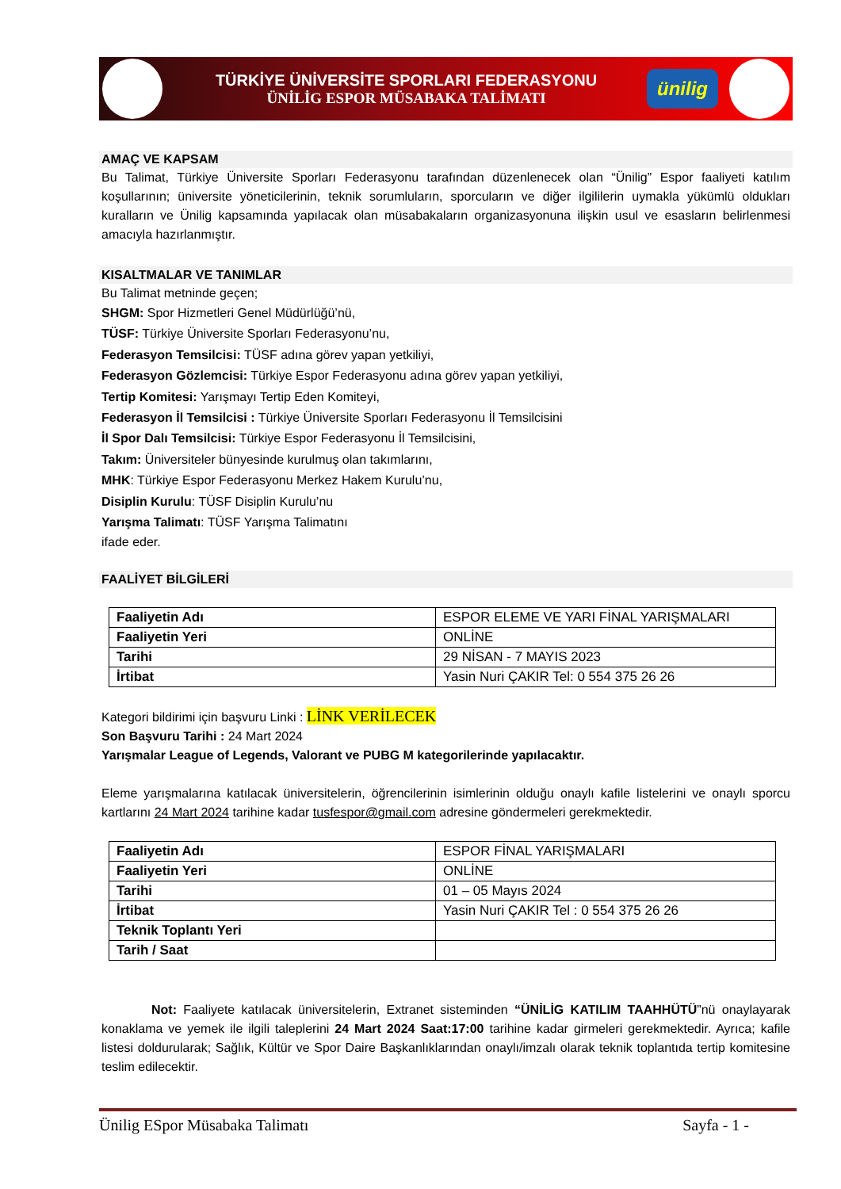TÜRKİYE ÜNİVERSİTE SPORLARI FEDERASYONU
ÜNİLİG ESPOR MÜSABAKA TALİMATI
ünilig
AMAÇ VE KAPSAM
Bu Talimat, Türkiye Üniversite Sporları Federasyonu tarafından düzenlenecek olan “Ünilig” Espor faaliyeti katılım koşullarının; üniversite yöneticilerinin, teknik sorumluların, sporcuların ve diğer ilgililerin uymakla yükümlü oldukları kuralların ve Ünilig kapsamında yapılacak olan müsabakaların organizasyonuna ilişkin usul ve esasların belirlenmesi amacıyla hazırlanmıştır.
KISALTMALAR VE TANIMLAR
Bu Talimat metninde geçen;
SHGM: Spor Hizmetleri Genel Müdürlüğü’nü,
TÜSF: Türkiye Üniversite Sporları Federasyonu’nu,
Federasyon Temsilcisi: TÜSF adına görev yapan yetkiliyi,
Federasyon Gözlemcisi: Türkiye Espor Federasyonu adına görev yapan yetkiliyi,
Tertip Komitesi: Yarışmayı Tertip Eden Komiteyi,
Federasyon İl Temsilcisi : Türkiye Üniversite Sporları Federasyonu İl Temsilcisini
İl Spor Dalı Temsilcisi: Türkiye Espor Federasyonu İl Temsilcisini,
Takım: Üniversiteler bünyesinde kurulmuş olan takımlarını,
MHK: Türkiye Espor Federasyonu Merkez Hakem Kurulu’nu,
Disiplin Kurulu: TÜSF Disiplin Kurulu’nu
Yarışma Talimatı: TÜSF Yarışma Talimatını
ifade eder.
FAALİYET BİLGİLERİ
| Faaliyetin Adı | ESPOR ELEME VE YARI FİNAL YARIŞMALARI |
| Faaliyetin Yeri | ONLİNE |
| Tarihi | 29 NİSAN - 7 MAYIS 2023 |
| İrtibat | Yasin Nuri ÇAKIR Tel: 0 554 375 26 26 |
Kategori bildirimi için başvuru Linki : LİNK VERİLECEK
Son Başvuru Tarihi : 24 Mart 2024
Yarışmalar League of Legends, Valorant ve PUBG M kategorilerinde yapılacaktır.
Eleme yarışmalarına katılacak üniversitelerin, öğrencilerinin isimlerinin olduğu onaylı kafile listelerini ve onaylı sporcu kartlarını 24 Mart 2024 tarihine kadar tusfespor@gmail.com adresine göndermeleri gerekmektedir.
| Faaliyetin Adı | ESPOR FİNAL YARIŞMALARI |
| Faaliyetin Yeri | ONLİNE |
| Tarihi | 01 – 05 Mayıs 2024 |
| İrtibat | Yasin Nuri ÇAKIR Tel : 0 554 375 26 26 |
| Teknik Toplantı Yeri | |
| Tarih / Saat | |
Not: Faaliyete katılacak üniversitelerin, Extranet sisteminden “ÜNİLİG KATILIM TAAHHÜTÜ”nü onaylayarak konaklama ve yemek ile ilgili taleplerini 24 Mart 2024 Saat:17:00 tarihine kadar girmeleri gerekmektedir. Ayrıca; kafile listesi doldurularak; Sağlık, Kültür ve Spor Daire Başkanlıklarından onaylı/imzalı olarak teknik toplantıda tertip komitesine teslim edilecektir.
Ünilig ESpor Müsabaka Talimatı Sayfa - 1 -